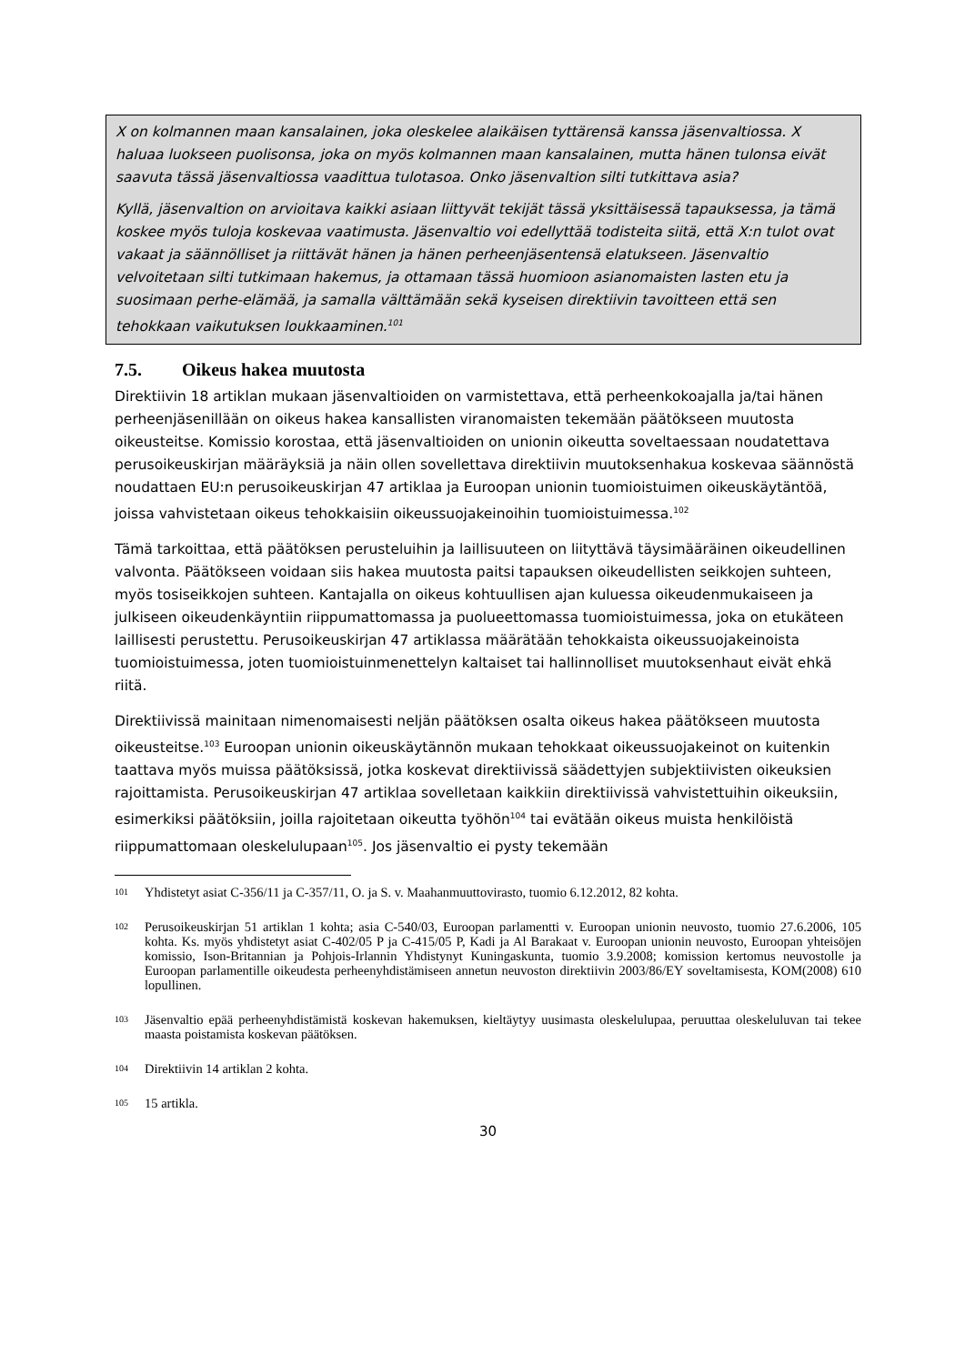X on kolmannen maan kansalainen, joka oleskelee alaikäisen tyttärensä kanssa jäsenvaltiossa. X haluaa luokseen puolisonsa, joka on myös kolmannen maan kansalainen, mutta hänen tulonsa eivät saavuta tässä jäsenvaltiossa vaadittua tulotasoa. Onko jäsenvaltion silti tutkittava asia?
Kyllä, jäsenvaltion on arvioitava kaikki asiaan liittyvät tekijät tässä yksittäisessä tapauksessa, ja tämä koskee myös tuloja koskevaa vaatimusta. Jäsenvaltio voi edellyttää todisteita siitä, että X:n tulot ovat vakaat ja säännölliset ja riittävät hänen ja hänen perheenjäsentensä elatukseen. Jäsenvaltio velvoitetaan silti tutkimaan hakemus, ja ottamaan tässä huomioon asianomaisten lasten etu ja suosimaan perhe-elämää, ja samalla välttämään sekä kyseisen direktiivin tavoitteen että sen tehokkaan vaikutuksen loukkaaminen.<sup>101</sup>
7.5. Oikeus hakea muutosta
Direktiivin 18 artiklan mukaan jäsenvaltioiden on varmistettava, että perheenkokoajalla ja/tai hänen perheenjäsenillään on oikeus hakea kansallisten viranomaisten tekemään päätökseen muutosta oikeusteitse. Komissio korostaa, että jäsenvaltioiden on unionin oikeutta soveltaessaan noudatettava perusoikeuskirjan määräyksiä ja näin ollen sovellettava direktiivin muutoksenhakua koskevaa säännöstä noudattaen EU:n perusoikeuskirjan 47 artiklaa ja Euroopan unionin tuomioistuimen oikeuskäytäntöä, joissa vahvistetaan oikeus tehokkaisiin oikeussuojakeinoihin tuomioistuimessa.<sup>102</sup>
Tämä tarkoittaa, että päätöksen perusteluihin ja laillisuuteen on liityttävä täysimääräinen oikeudellinen valvonta. Päätökseen voidaan siis hakea muutosta paitsi tapauksen oikeudellisten seikkojen suhteen, myös tosiseikkojen suhteen. Kantajalla on oikeus kohtuullisen ajan kuluessa oikeudenmukaiseen ja julkiseen oikeudenkäyntiin riippumattomassa ja puolueettomassa tuomioistuimessa, joka on etukäteen laillisesti perustettu. Perusoikeuskirjan 47 artiklassa määrätään tehokkaista oikeussuojakeinoista tuomioistuimessa, joten tuomioistuinmenettelyn kaltaiset tai hallinnolliset muutoksenhaut eivät ehkä riitä.
Direktiivissä mainitaan nimenomaisesti neljän päätöksen osalta oikeus hakea päätökseen muutosta oikeusteitse.<sup>103</sup> Euroopan unionin oikeuskäytännön mukaan tehokkaat oikeussuojakeinot on kuitenkin taattava myös muissa päätöksissä, jotka koskevat direktiivissä säädettyjen subjektiivisten oikeuksien rajoittamista. Perusoikeuskirjan 47 artiklaa sovelletaan kaikkiin direktiivissä vahvistettuihin oikeuksiin, esimerkiksi päätöksiin, joilla rajoitetaan oikeutta työhön<sup>104</sup> tai evätään oikeus muista henkilöistä riippumattomaan oleskelulupaan<sup>105</sup>. Jos jäsenvaltio ei pysty tekemään
101 Yhdistetyt asiat C-356/11 ja C-357/11, O. ja S. v. Maahanmuuttovirasto, tuomio 6.12.2012, 82 kohta.
102 Perusoikeuskirjan 51 artiklan 1 kohta; asia C-540/03, Euroopan parlamentti v. Euroopan unionin neuvosto, tuomio 27.6.2006, 105 kohta. Ks. myös yhdistetyt asiat C-402/05 P ja C-415/05 P, Kadi ja Al Barakaat v. Euroopan unionin neuvosto, Euroopan yhteisöjen komissio, Ison-Britannian ja Pohjois-Irlannin Yhdistynyt Kuningaskunta, tuomio 3.9.2008; komission kertomus neuvostolle ja Euroopan parlamentille oikeudesta perheenyhdistämiseen annetun neuvoston direktiivin 2003/86/EY soveltamisesta, KOM(2008) 610 lopullinen.
103 Jäsenvaltio epää perheenyhdistämistä koskevan hakemuksen, kieltäytyy uusimasta oleskelulupaa, peruuttaa oleskeluluvan tai tekee maasta poistamista koskevan päätöksen.
104 Direktiivin 14 artiklan 2 kohta.
105 15 artikla.
30